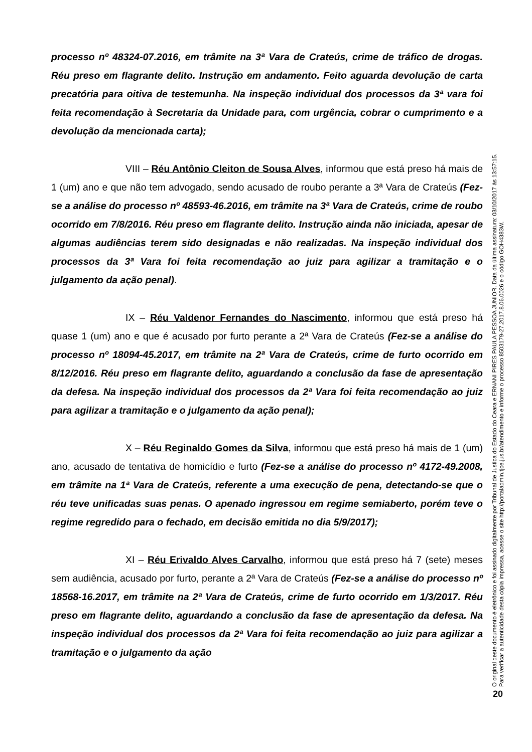processo nº 48324-07.2016, em trâmite na 3ª Vara de Crateús, crime de tráfico de drogas. Réu preso em flagrante delito. Instrução em andamento. Feito aguarda devolução de carta precatória para oitiva de testemunha. Na inspeção individual dos processos da 3ª vara foi feita recomendação à Secretaria da Unidade para, com urgência, cobrar o cumprimento e a devolução da mencionada carta);
VIII – Réu Antônio Cleiton de Sousa Alves, informou que está preso há mais de 1 (um) ano e que não tem advogado, sendo acusado de roubo perante a 3ª Vara de Crateús (Fez-se a análise do processo nº 48593-46.2016, em trâmite na 3ª Vara de Crateús, crime de roubo ocorrido em 7/8/2016. Réu preso em flagrante delito. Instrução ainda não iniciada, apesar de algumas audiências terem sido designadas e não realizadas. Na inspeção individual dos processos da 3ª Vara foi feita recomendação ao juiz para agilizar a tramitação e o julgamento da ação penal).
IX – Réu Valdenor Fernandes do Nascimento, informou que está preso há quase 1 (um) ano e que é acusado por furto perante a 2ª Vara de Crateús (Fez-se a análise do processo nº 18094-45.2017, em trâmite na 2ª Vara de Crateús, crime de furto ocorrido em 8/12/2016. Réu preso em flagrante delito, aguardando a conclusão da fase de apresentação da defesa. Na inspeção individual dos processos da 2ª Vara foi feita recomendação ao juiz para agilizar a tramitação e o julgamento da ação penal);
X – Réu Reginaldo Gomes da Silva, informou que está preso há mais de 1 (um) ano, acusado de tentativa de homicídio e furto (Fez-se a análise do processo nº 4172-49.2008, em trâmite na 1ª Vara de Crateús, referente a uma execução de pena, detectando-se que o réu teve unificadas suas penas. O apenado ingressou em regime semiaberto, porém teve o regime regredido para o fechado, em decisão emitida no dia 5/9/2017);
XI – Réu Erivaldo Alves Carvalho, informou que está preso há 7 (sete) meses sem audiência, acusado por furto, perante a 2ª Vara de Crateús (Fez-se a análise do processo nº 18568-16.2017, em trâmite na 2ª Vara de Crateús, crime de furto ocorrido em 1/3/2017. Réu preso em flagrante delito, aguardando a conclusão da fase de apresentação da defesa. Na inspeção individual dos processos da 2ª Vara foi feita recomendação ao juiz para agilizar a tramitação e o julgamento da ação
O original deste documento é eletrônico e foi assinado digitalmente por Tribunal de Justica do Estado do Ceara e ERNANI PIRES PAULA PESSOA JUNIOR. Data da última assinatura: 03/10/2017 às 13:57:15.
Para verificar a autenticidade desta cópia impressa, acesse o site http://portaladmin.tjce.jus.br/atendimento e informe o processo 8503179-27.2017.8.06.0026 e o código GOH4383W.
20